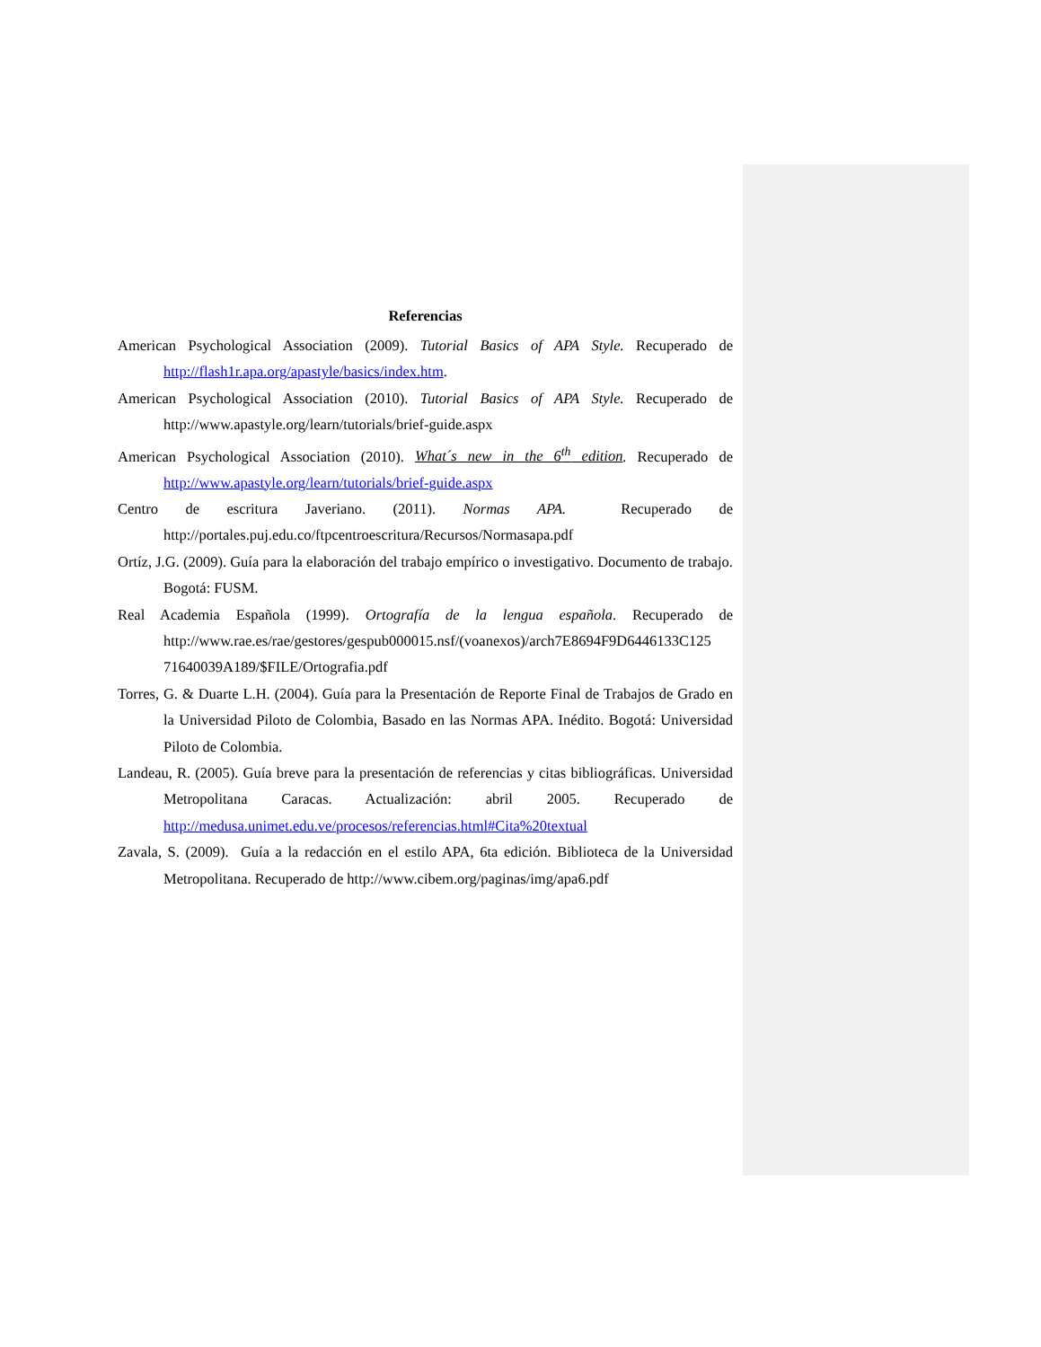Referencias
American Psychological Association (2009). Tutorial Basics of APA Style. Recuperado de http://flash1r.apa.org/apastyle/basics/index.htm.
American Psychological Association (2010). Tutorial Basics of APA Style. Recuperado de http://www.apastyle.org/learn/tutorials/brief-guide.aspx
American Psychological Association (2010). What´s new in the 6<sup>th</sup> edition. Recuperado de http://www.apastyle.org/learn/tutorials/brief-guide.aspx
Centro de escritura Javeriano. (2011). Normas APA. Recuperado de http://portales.puj.edu.co/ftpcentroescritura/Recursos/Normasapa.pdf
Ortíz, J.G. (2009). Guía para la elaboración del trabajo empírico o investigativo. Documento de trabajo. Bogotá: FUSM.
Real Academia Española (1999). Ortografía de la lengua española. Recuperado de http://www.rae.es/rae/gestores/gespub000015.nsf/(voanexos)/arch7E8694F9D6446133C125 71640039A189/$FILE/Ortografia.pdf
Torres, G. & Duarte L.H. (2004). Guía para la Presentación de Reporte Final de Trabajos de Grado en la Universidad Piloto de Colombia, Basado en las Normas APA. Inédito. Bogotá: Universidad Piloto de Colombia.
Landeau, R. (2005). Guía breve para la presentación de referencias y citas bibliográficas. Universidad Metropolitana Caracas. Actualización: abril 2005. Recuperado de http://medusa.unimet.edu.ve/procesos/referencias.html#Cita%20textual
Zavala, S. (2009). Guía a la redacción en el estilo APA, 6ta edición. Biblioteca de la Universidad Metropolitana. Recuperado de http://www.cibem.org/paginas/img/apa6.pdf